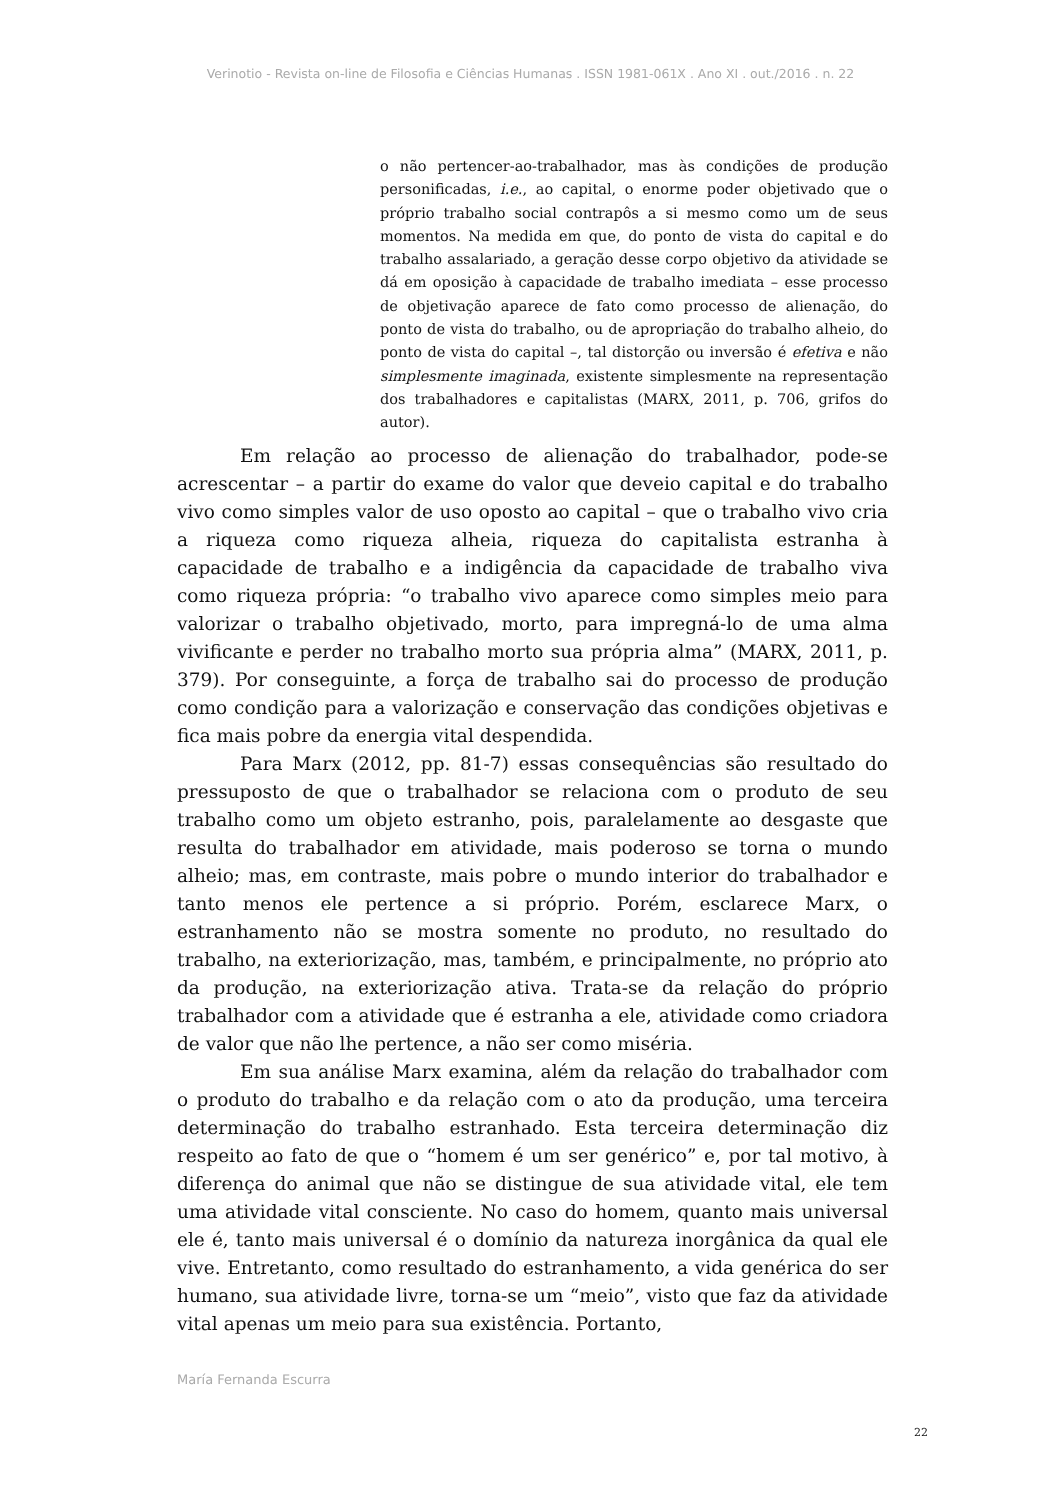Verinotio - Revista on-line de Filosofia e Ciências Humanas . ISSN 1981-061X . Ano XI . out./2016 . n. 22
o não pertencer-ao-trabalhador, mas às condições de produção personificadas, i.e., ao capital, o enorme poder objetivado que o próprio trabalho social contrapôs a si mesmo como um de seus momentos. Na medida em que, do ponto de vista do capital e do trabalho assalariado, a geração desse corpo objetivo da atividade se dá em oposição à capacidade de trabalho imediata – esse processo de objetivação aparece de fato como processo de alienação, do ponto de vista do trabalho, ou de apropriação do trabalho alheio, do ponto de vista do capital –, tal distorção ou inversão é efetiva e não simplesmente imaginada, existente simplesmente na representação dos trabalhadores e capitalistas (MARX, 2011, p. 706, grifos do autor).
Em relação ao processo de alienação do trabalhador, pode-se acrescentar – a partir do exame do valor que deveio capital e do trabalho vivo como simples valor de uso oposto ao capital – que o trabalho vivo cria a riqueza como riqueza alheia, riqueza do capitalista estranha à capacidade de trabalho e a indigência da capacidade de trabalho viva como riqueza própria: “o trabalho vivo aparece como simples meio para valorizar o trabalho objetivado, morto, para impregná-lo de uma alma vivificante e perder no trabalho morto sua própria alma” (MARX, 2011, p. 379). Por conseguinte, a força de trabalho sai do processo de produção como condição para a valorização e conservação das condições objetivas e fica mais pobre da energia vital despendida.
Para Marx (2012, pp. 81-7) essas consequências são resultado do pressuposto de que o trabalhador se relaciona com o produto de seu trabalho como um objeto estranho, pois, paralelamente ao desgaste que resulta do trabalhador em atividade, mais poderoso se torna o mundo alheio; mas, em contraste, mais pobre o mundo interior do trabalhador e tanto menos ele pertence a si próprio. Porém, esclarece Marx, o estranhamento não se mostra somente no produto, no resultado do trabalho, na exteriorização, mas, também, e principalmente, no próprio ato da produção, na exteriorização ativa. Trata-se da relação do próprio trabalhador com a atividade que é estranha a ele, atividade como criadora de valor que não lhe pertence, a não ser como miséria.
Em sua análise Marx examina, além da relação do trabalhador com o produto do trabalho e da relação com o ato da produção, uma terceira determinação do trabalho estranhado. Esta terceira determinação diz respeito ao fato de que o “homem é um ser genérico” e, por tal motivo, à diferença do animal que não se distingue de sua atividade vital, ele tem uma atividade vital consciente. No caso do homem, quanto mais universal ele é, tanto mais universal é o domínio da natureza inorgânica da qual ele vive. Entretanto, como resultado do estranhamento, a vida genérica do ser humano, sua atividade livre, torna-se um “meio”, visto que faz da atividade vital apenas um meio para sua existência. Portanto,
María Fernanda Escurra
22